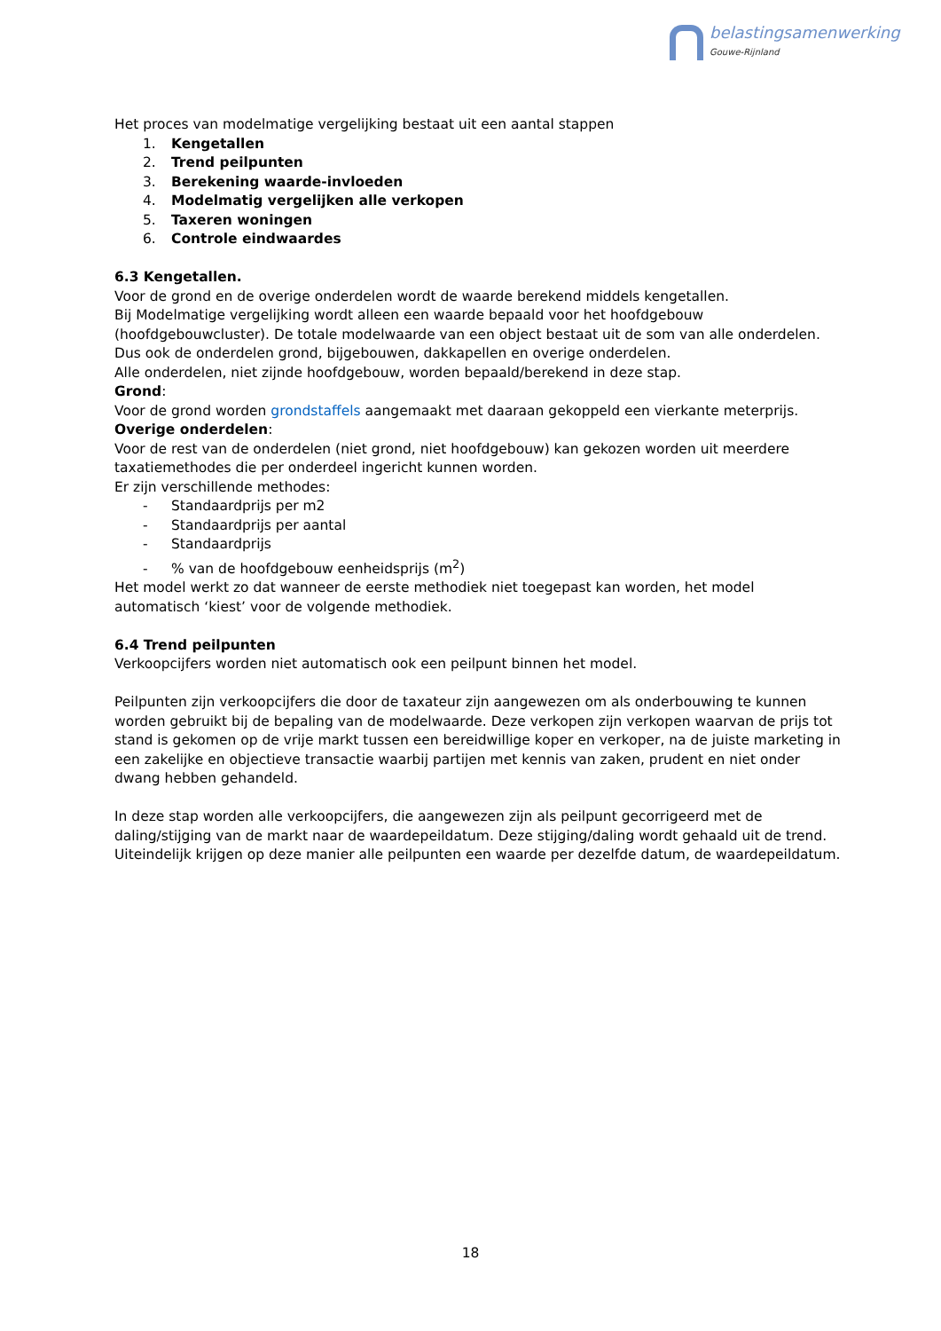belastingsamenwerking
Gouwe-Rijnland
Het proces van modelmatige vergelijking bestaat uit een aantal stappen
1. Kengetallen
2. Trend peilpunten
3. Berekening waarde-invloeden
4. Modelmatig vergelijken alle verkopen
5. Taxeren woningen
6. Controle eindwaardes
6.3 Kengetallen.
Voor de grond en de overige onderdelen wordt de waarde berekend middels kengetallen.
Bij Modelmatige vergelijking wordt alleen een waarde bepaald voor het hoofdgebouw (hoofdgebouwcluster). De totale modelwaarde van een object bestaat uit de som van alle onderdelen. Dus ook de onderdelen grond, bijgebouwen, dakkapellen en overige onderdelen.
Alle onderdelen, niet zijnde hoofdgebouw, worden bepaald/berekend in deze stap.
Grond:
Voor de grond worden grondstaffels aangemaakt met daaraan gekoppeld een vierkante meterprijs.
Overige onderdelen:
Voor de rest van de onderdelen (niet grond, niet hoofdgebouw) kan gekozen worden uit meerdere taxatiemethodes die per onderdeel ingericht kunnen worden.
Er zijn verschillende methodes:
- Standaardprijs per m2
- Standaardprijs per aantal
- Standaardprijs
-% van de hoofdgebouw eenheidsprijs (m<sup>2</sup>)
Het model werkt zo dat wanneer de eerste methodiek niet toegepast kan worden, het model automatisch ‘kiest’ voor de volgende methodiek.
6.4 Trend peilpunten
Verkoopcijfers worden niet automatisch ook een peilpunt binnen het model.
Peilpunten zijn verkoopcijfers die door de taxateur zijn aangewezen om als onderbouwing te kunnen worden gebruikt bij de bepaling van de modelwaarde. Deze verkopen zijn verkopen waarvan de prijs tot stand is gekomen op de vrije markt tussen een bereidwillige koper en verkoper, na de juiste marketing in een zakelijke en objectieve transactie waarbij partijen met kennis van zaken, prudent en niet onder dwang hebben gehandeld.
In deze stap worden alle verkoopcijfers, die aangewezen zijn als peilpunt gecorrigeerd met de daling/stijging van de markt naar de waardepeildatum. Deze stijging/daling wordt gehaald uit de trend. Uiteindelijk krijgen op deze manier alle peilpunten een waarde per dezelfde datum, de waardepeildatum.
18